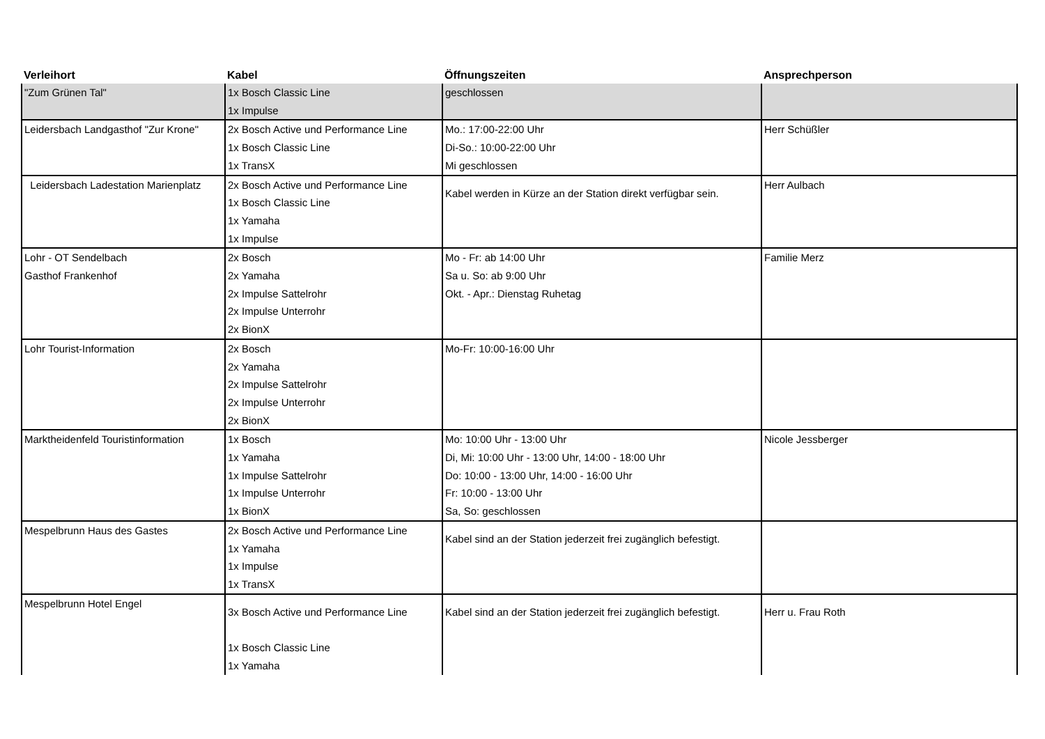| Verleihort | Kabel | Öffnungszeiten | Ansprechperson |
| --- | --- | --- | --- |
| "Zum Grünen Tal" | 1x Bosch Classic Line 1x Impulse | geschlossen | |
| Leidersbach Landgasthof "Zur Krone" | 2x Bosch Active und Performance Line 1x Bosch Classic Line 1x TransX | Mo.: 17:00-22:00 Uhr Di-So.: 10:00-22:00 Uhr Mi geschlossen | Herr Schüßler |
| Leidersbach Ladestation Marienplatz | 2x Bosch Active und Performance Line 1x Bosch Classic Line 1x Yamaha 1x Impulse | Kabel werden in Kürze an der Station direkt verfügbar sein. | Herr Aulbach |
| Lohr - OT Sendelbach Gasthof Frankenhof | 2x Bosch 2x Yamaha 2x Impulse Sattelrohr 2x Impulse Unterrohr 2x BionX | Mo - Fr: ab 14:00 Uhr Sa u. So: ab 9:00 Uhr Okt. - Apr.: Dienstag Ruhetag | Familie Merz |
| Lohr Tourist-Information | 2x Bosch 2x Yamaha 2x Impulse Sattelrohr 2x Impulse Unterrohr 2x BionX | Mo-Fr: 10:00-16:00 Uhr | |
| Marktheidenfeld Touristinformation | 1x Bosch 1x Yamaha 1x Impulse Sattelrohr 1x Impulse Unterrohr 1x BionX | Mo: 10:00 Uhr - 13:00 Uhr Di, Mi: 10:00 Uhr - 13:00 Uhr, 14:00 - 18:00 Uhr Do: 10:00 - 13:00 Uhr, 14:00 - 16:00 Uhr Fr: 10:00 - 13:00 Uhr Sa, So: geschlossen | Nicole Jessberger |
| Mespelbrunn Haus des Gastes | 2x Bosch Active und Performance Line 1x Yamaha 1x Impulse 1x TransX | Kabel sind an der Station jederzeit frei zugänglich befestigt. | |
| Mespelbrunn Hotel Engel | 3x Bosch Active und Performance Line 1x Bosch Classic Line 1x Yamaha | Kabel sind an der Station jederzeit frei zugänglich befestigt. | Herr u. Frau Roth |